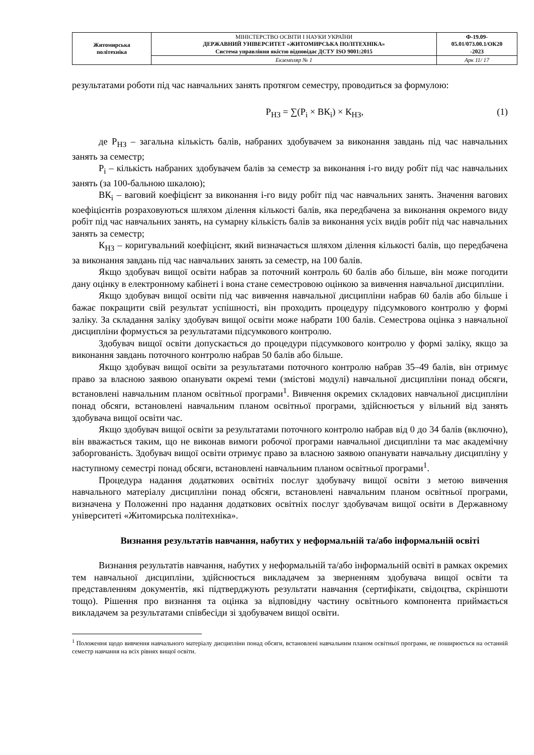| Житомирська політехніка | МІНІСТЕРСТВО ОСВІТИ І НАУКИ УКРАЇНИ ДЕРЖАВНИЙ УНІВЕРСИТЕТ «ЖИТОМИРСЬКА ПОЛІТЕХНІКА» Система управління якістю відповідає ДСТУ ISO 9001:2015 | Ф-19.09- 05.01/073.00.1/ОК20 -2023 |
| | Екземпляр № 1 | Арк 11/ 17 |
результатами роботи під час навчальних занять протягом семестру, проводиться за формулою:
Р<sub>НЗ</sub> = ∑(Р<sub>і</sub> × ВК<sub>і</sub>) × К<sub>НЗ</sub>, (1)
де Р<sub>НЗ</sub> – загальна кількість балів, набраних здобувачем за виконання завдань під час навчальних занять за семестр;
Р<sub>і</sub> – кількість набраних здобувачем балів за семестр за виконання і-го виду робіт під час навчальних занять (за 100-бальною шкалою);
ВК<sub>і</sub> – ваговий коефіцієнт за виконання і-го виду робіт під час навчальних занять. Значення вагових коефіцієнтів розраховуються шляхом ділення кількості балів, яка передбачена за виконання окремого виду робіт під час навчальних занять, на сумарну кількість балів за виконання усіх видів робіт під час навчальних занять за семестр;
К<sub>НЗ</sub> – коригувальний коефіцієнт, який визначається шляхом ділення кількості балів, що передбачена за виконання завдань під час навчальних занять за семестр, на 100 балів.
Якщо здобувач вищої освіти набрав за поточний контроль 60 балів або більше, він може погодити дану оцінку в електронному кабінеті і вона стане семестровою оцінкою за вивчення навчальної дисципліни.
Якщо здобувач вищої освіти під час вивчення навчальної дисципліни набрав 60 балів або більше і бажає покращити свій результат успішності, він проходить процедуру підсумкового контролю у формі заліку. За складання заліку здобувач вищої освіти може набрати 100 балів. Семестрова оцінка з навчальної дисципліни формується за результатами підсумкового контролю.
Здобувач вищої освіти допускається до процедури підсумкового контролю у формі заліку, якщо за виконання завдань поточного контролю набрав 50 балів або більше.
Якщо здобувач вищої освіти за результатами поточного контролю набрав 35–49 балів, він отримує право за власною заявою опанувати окремі теми (змістові модулі) навчальної дисципліни понад обсяги, встановлені навчальним планом освітньої програми<sup>1</sup>. Вивчення окремих складових навчальної дисципліни понад обсяги, встановлені навчальним планом освітньої програми, здійснюється у вільний від занять здобувача вищої освіти час.
Якщо здобувач вищої освіти за результатами поточного контролю набрав від 0 до 34 балів (включно), він вважається таким, що не виконав вимоги робочої програми навчальної дисципліни та має академічну заборгованість. Здобувач вищої освіти отримує право за власною заявою опанувати навчальну дисципліну у наступному семестрі понад обсяги, встановлені навчальним планом освітньої програми<sup>1</sup>.
Процедура надання додаткових освітніх послуг здобувачу вищої освіти з метою вивчення навчального матеріалу дисципліни понад обсяги, встановлені навчальним планом освітньої програми, визначена у Положенні про надання додаткових освітніх послуг здобувачам вищої освіти в Державному університеті «Житомирська політехніка».
Визнання результатів навчання, набутих у неформальній та/або інформальній освіті
Визнання результатів навчання, набутих у неформальній та/або інформальній освіті в рамках окремих тем навчальної дисципліни, здійснюється викладачем за зверненням здобувача вищої освіти та представленням документів, які підтверджують результати навчання (сертифікати, свідоцтва, скріншоти тощо). Рішення про визнання та оцінка за відповідну частину освітнього компонента приймається викладачем за результатами співбесіди зі здобувачем вищої освіти.
<sup>1</sup> Положення щодо вивчення навчального матеріалу дисципліни понад обсяги, встановлені навчальним планом освітньої програми, не поширюється на останній семестр навчання на всіх рівнях вищої освіти.